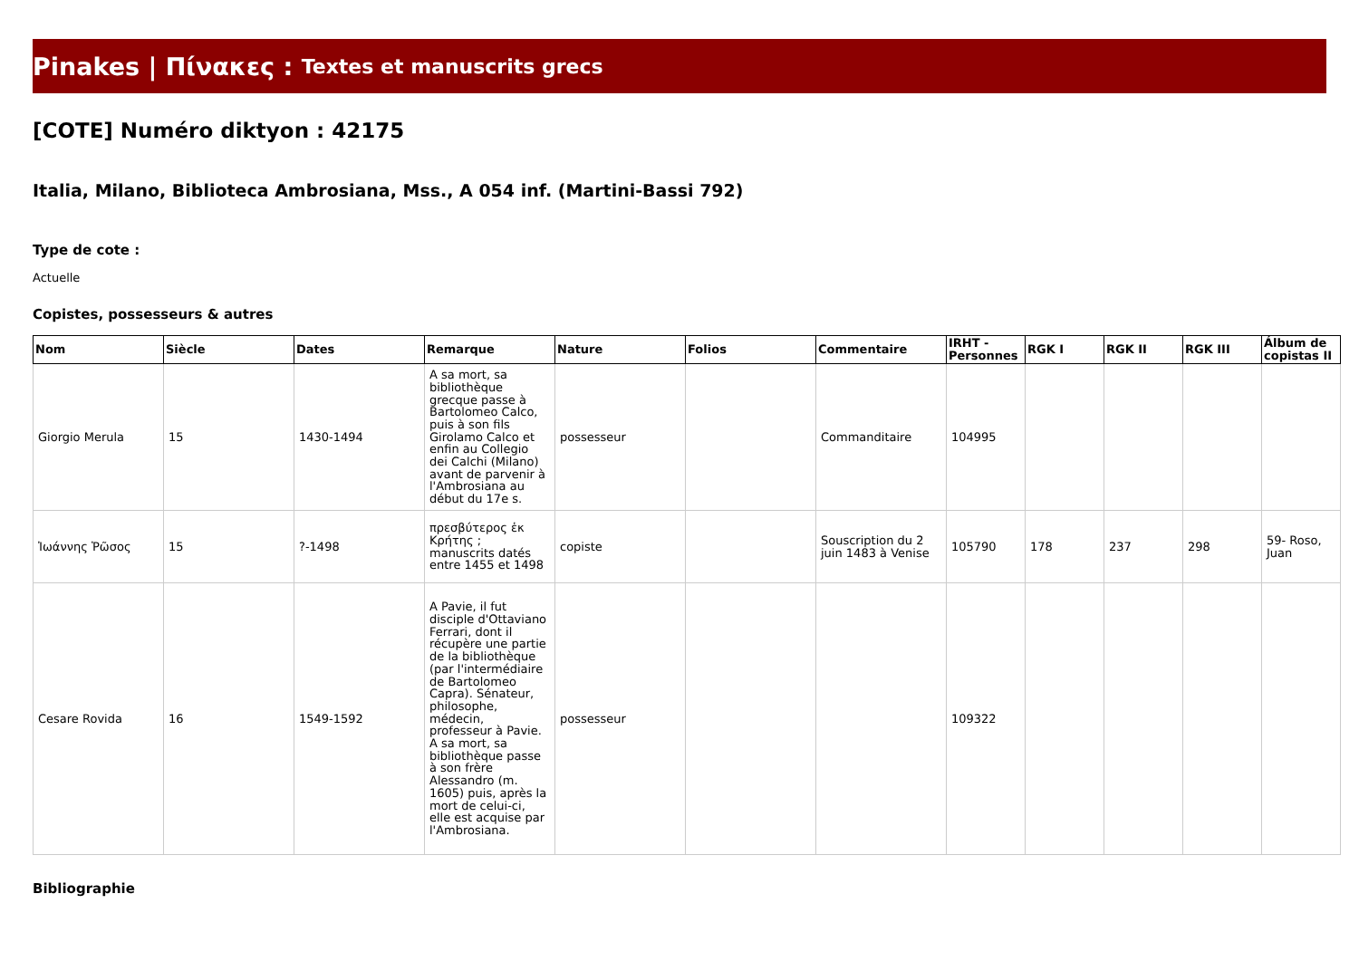Pinakes | Πίνακες : Textes et manuscrits grecs
[COTE] Numéro diktyon : 42175
Italia, Milano, Biblioteca Ambrosiana, Mss., A 054 inf. (Martini-Bassi 792)
Type de cote :
Actuelle
Copistes, possesseurs & autres
| Nom | Siècle | Dates | Remarque | Nature | Folios | Commentaire | IRHT - Personnes | RGK I | RGK II | RGK III | Álbum de copistas II |
| --- | --- | --- | --- | --- | --- | --- | --- | --- | --- | --- | --- |
| Giorgio Merula | 15 | 1430-1494 | A sa mort, sa bibliothèque grecque passe à Bartolomeo Calco, puis à son fils Girolamo Calco et enfin au Collegio dei Calchi (Milano) avant de parvenir à l'Ambrosiana au début du 17e s. | possesseur | | Commanditaire | 104995 | | | | |
| Ἰωάννης Ῥῶσος | 15 | ?-1498 | πρεσβύτερος ἐκ Κρήτης ; manuscrits datés entre 1455 et 1498 | copiste | | Souscription du 2 juin 1483 à Venise | 105790 | 178 | 237 | 298 | 59- Roso, Juan |
| Cesare Rovida | 16 | 1549-1592 | A Pavie, il fut disciple d'Ottaviano Ferrari, dont il récupère une partie de la bibliothèque (par l'intermédiaire de Bartolomeo Capra). Sénateur, philosophe, médecin, professeur à Pavie. A sa mort, sa bibliothèque passe à son frère Alessandro (m. 1605) puis, après la mort de celui-ci, elle est acquise par l'Ambrosiana. | possesseur | | | 109322 | | | | |
Bibliographie